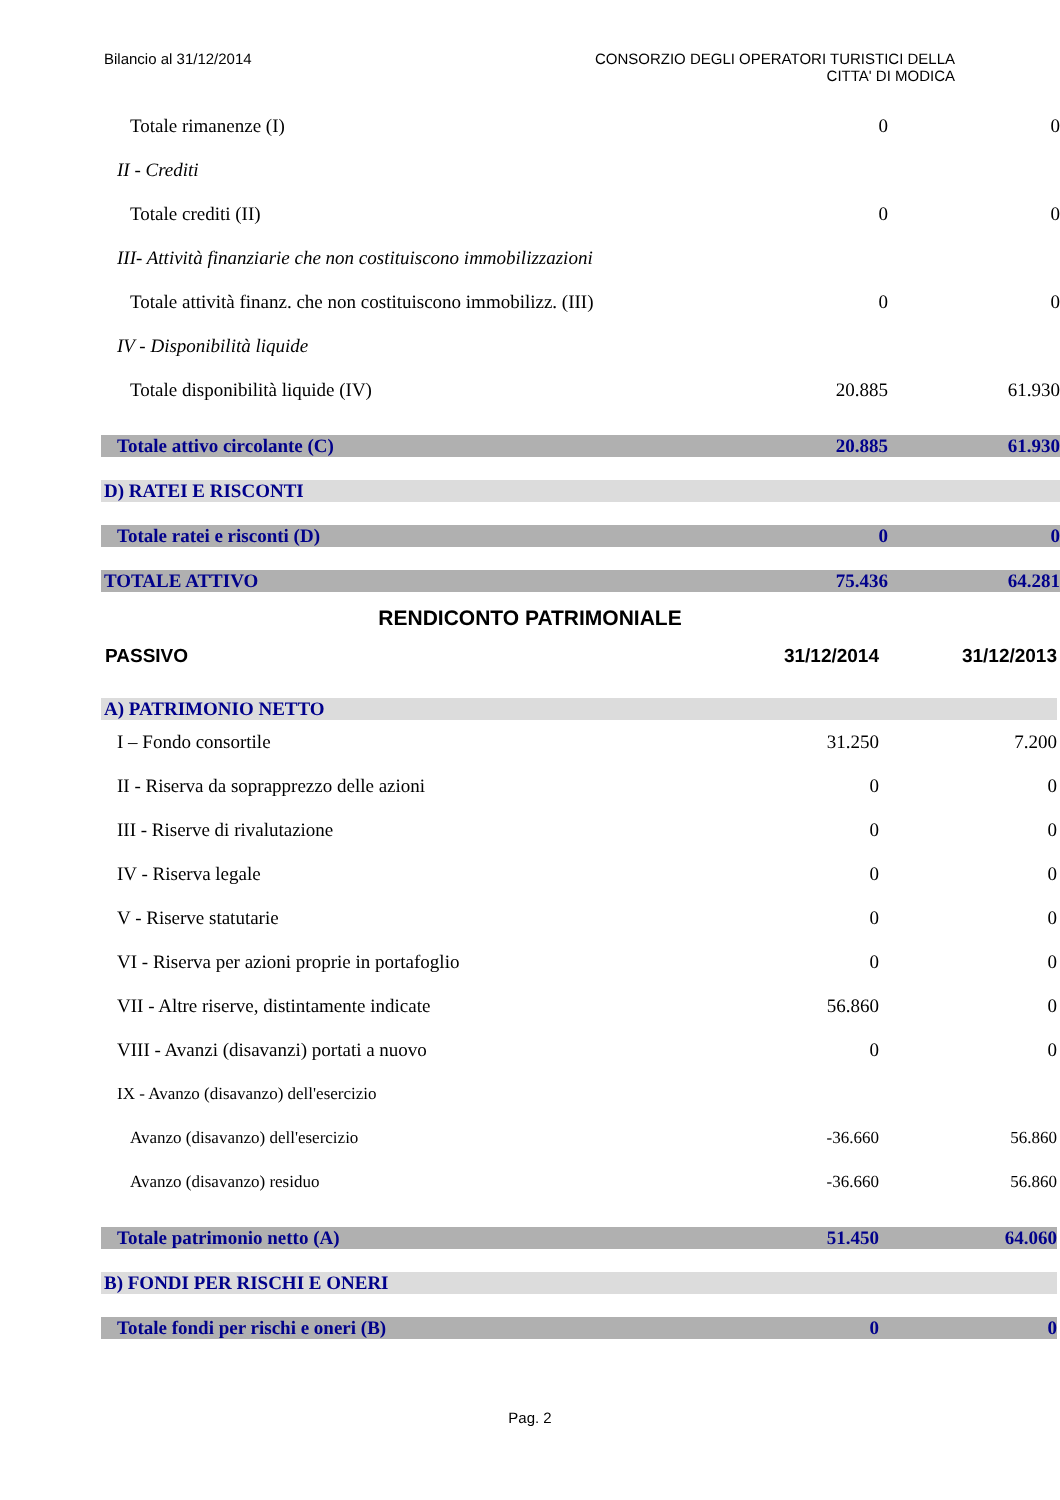Bilancio al 31/12/2014 CONSORZIO DEGLI OPERATORI TURISTICI DELLA
CITTA' DI MODICA
| Totale rimanenze (I) | 0 | 0 |
| II - Crediti | | |
| Totale crediti (II) | 0 | 0 |
| III- Attività finanziarie che non costituiscono immobilizzazioni | | |
| Totale attività finanz. che non costituiscono immobilizz. (III) | 0 | 0 |
| IV - Disponibilità liquide | | |
| Totale disponibilità liquide (IV) | 20.885 | 61.930 |
| Totale attivo circolante (C) | 20.885 | 61.930 |
| D) RATEI E RISCONTI | | |
| Totale ratei e risconti (D) | 0 | 0 |
| TOTALE ATTIVO | 75.436 | 64.281 |
RENDICONTO PATRIMONIALE
| PASSIVO | 31/12/2014 | 31/12/2013 |
| A) PATRIMONIO NETTO | | |
| I – Fondo consortile | 31.250 | 7.200 |
| II - Riserva da soprapprezzo delle azioni | 0 | 0 |
| III - Riserve di rivalutazione | 0 | 0 |
| IV - Riserva legale | 0 | 0 |
| V - Riserve statutarie | 0 | 0 |
| VI - Riserva per azioni proprie in portafoglio | 0 | 0 |
| VII - Altre riserve, distintamente indicate | 56.860 | 0 |
| VIII - Avanzi (disavanzi) portati a nuovo | 0 | 0 |
| IX - Avanzo (disavanzo) dell'esercizio | | |
| Avanzo (disavanzo) dell'esercizio | -36.660 | 56.860 |
| Avanzo (disavanzo) residuo | -36.660 | 56.860 |
| Totale patrimonio netto (A) | 51.450 | 64.060 |
| B) FONDI PER RISCHI E ONERI | | |
| Totale fondi per rischi e oneri (B) | 0 | 0 |
Pag. 2